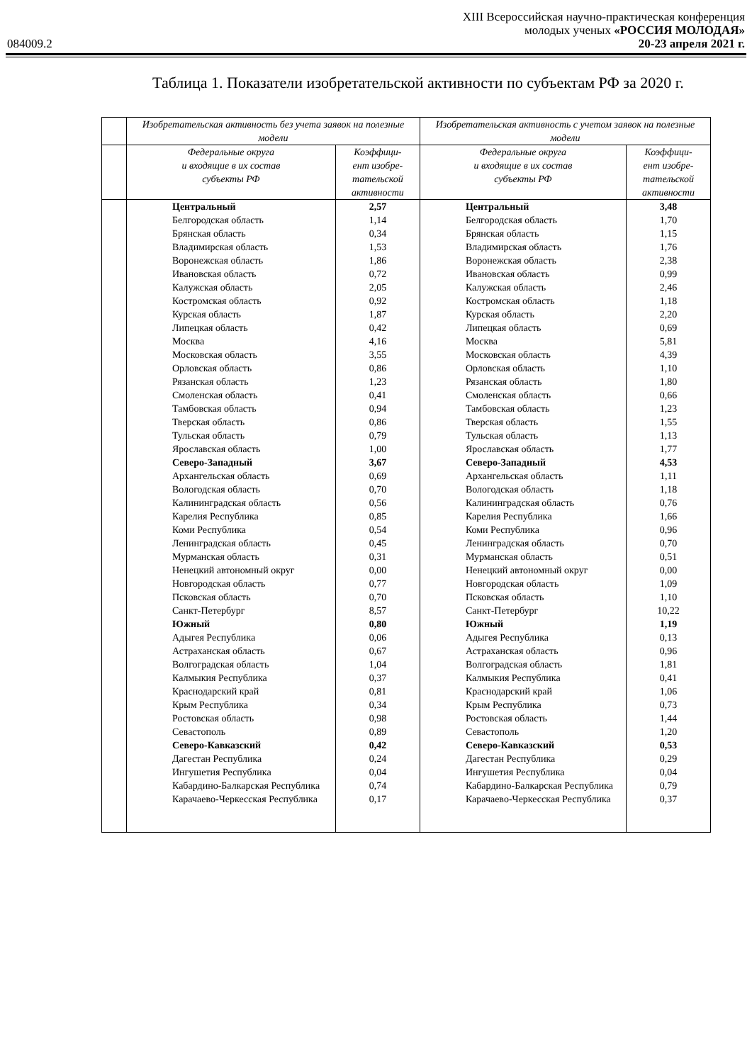XIII Всероссийская научно-практическая конференция
молодых ученых «РОССИЯ МОЛОДАЯ»
084009.2 20-23 апреля 2021 г.
Таблица 1. Показатели изобретательской активности по субъектам РФ за 2020 г.
| | Изобретательская активность без учета заявок на полезные модели | | Изобретательская активность с учетом заявок на полезные модели | |
| --- | --- | --- | --- | --- |
| | Федеральные округа и входящие в их состав субъекты РФ | Коэффици- ент изобре- тательской активности | Федеральные округа и входящие в их состав субъекты РФ | Коэффици- ент изобре- тательской активности |
| | Центральный | 2,57 | Центральный | 3,48 |
| | Белгородская область | 1,14 | Белгородская область | 1,70 |
| | Брянская область | 0,34 | Брянская область | 1,15 |
| | Владимирская область | 1,53 | Владимирская область | 1,76 |
| | Воронежская область | 1,86 | Воронежская область | 2,38 |
| | Ивановская область | 0,72 | Ивановская область | 0,99 |
| | Калужская область | 2,05 | Калужская область | 2,46 |
| | Костромская область | 0,92 | Костромская область | 1,18 |
| | Курская область | 1,87 | Курская область | 2,20 |
| | Липецкая область | 0,42 | Липецкая область | 0,69 |
| | Москва | 4,16 | Москва | 5,81 |
| | Московская область | 3,55 | Московская область | 4,39 |
| | Орловская область | 0,86 | Орловская область | 1,10 |
| | Рязанская область | 1,23 | Рязанская область | 1,80 |
| | Смоленская область | 0,41 | Смоленская область | 0,66 |
| | Тамбовская область | 0,94 | Тамбовская область | 1,23 |
| | Тверская область | 0,86 | Тверская область | 1,55 |
| | Тульская область | 0,79 | Тульская область | 1,13 |
| | Ярославская область | 1,00 | Ярославская область | 1,77 |
| | Северо-Западный | 3,67 | Северо-Западный | 4,53 |
| | Архангельская область | 0,69 | Архангельская область | 1,11 |
| | Вологодская область | 0,70 | Вологодская область | 1,18 |
| | Калининградская область | 0,56 | Калининградская область | 0,76 |
| | Карелия Республика | 0,85 | Карелия Республика | 1,66 |
| | Коми Республика | 0,54 | Коми Республика | 0,96 |
| | Ленинградская область | 0,45 | Ленинградская область | 0,70 |
| | Мурманская область | 0,31 | Мурманская область | 0,51 |
| | Ненецкий автономный округ | 0,00 | Ненецкий автономный округ | 0,00 |
| | Новгородская область | 0,77 | Новгородская область | 1,09 |
| | Псковская область | 0,70 | Псковская область | 1,10 |
| | Санкт-Петербург | 8,57 | Санкт-Петербург | 10,22 |
| | Южный | 0,80 | Южный | 1,19 |
| | Адыгея Республика | 0,06 | Адыгея Республика | 0,13 |
| | Астраханская область | 0,67 | Астраханская область | 0,96 |
| | Волгоградская область | 1,04 | Волгоградская область | 1,81 |
| | Калмыкия Республика | 0,37 | Калмыкия Республика | 0,41 |
| | Краснодарский край | 0,81 | Краснодарский край | 1,06 |
| | Крым Республика | 0,34 | Крым Республика | 0,73 |
| | Ростовская область | 0,98 | Ростовская область | 1,44 |
| | Севастополь | 0,89 | Севастополь | 1,20 |
| | Северо-Кавказский | 0,42 | Северо-Кавказский | 0,53 |
| | Дагестан Республика | 0,24 | Дагестан Республика | 0,29 |
| | Ингушетия Республика | 0,04 | Ингушетия Республика | 0,04 |
| | Кабардино-Балкарская Республика | 0,74 | Кабардино-Балкарская Республика | 0,79 |
| | Карачаево-Черкесская Республика | 0,17 | Карачаево-Черкесская Республика | 0,37 |